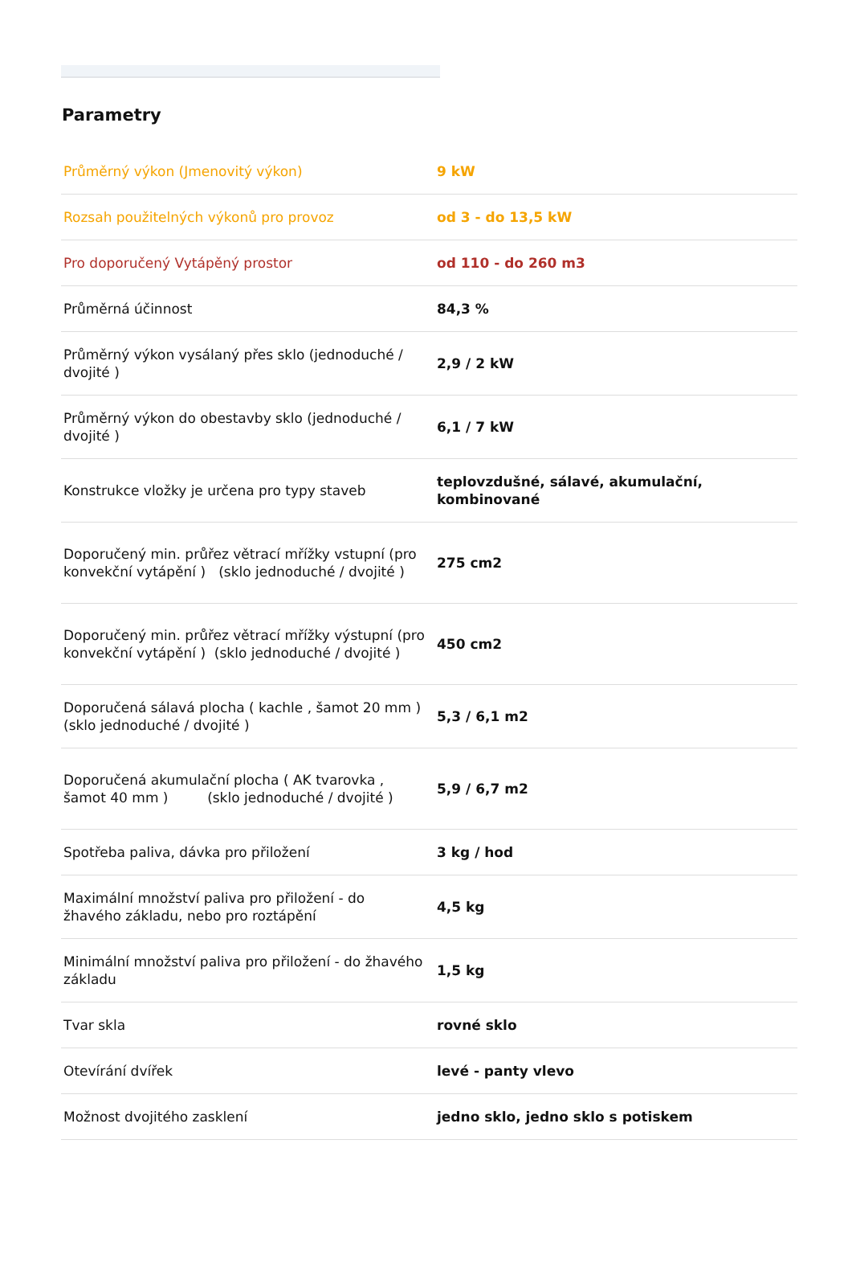Parametry
| Průměrný výkon (Jmenovitý výkon) | 9 kW |
| Rozsah použitelných výkonů pro provoz | od 3 - do 13,5 kW |
| Pro doporučený Vytápěný prostor | od 110 - do 260 m3 |
| Průměrná účinnost | 84,3 % |
| Průměrný výkon vysálaný přes sklo (jednoduché / dvojité ) | 2,9 / 2 kW |
| Průměrný výkon do obestavby sklo (jednoduché / dvojité ) | 6,1 / 7 kW |
| Konstrukce vložky je určena pro typy staveb | teplovzdušné, sálavé, akumulační, kombinované |
| Doporučený min. průřez větrací mřížky vstupní (pro konvekční vytápění ) (sklo jednoduché / dvojité ) | 275 cm2 |
| Doporučený min. průřez větrací mřížky výstupní (pro konvekční vytápění ) (sklo jednoduché / dvojité ) | 450 cm2 |
| Doporučená sálavá plocha ( kachle , šamot 20 mm ) (sklo jednoduché / dvojité ) | 5,3 / 6,1 m2 |
| Doporučená akumulační plocha ( AK tvarovka , šamot 40 mm ) (sklo jednoduché / dvojité ) | 5,9 / 6,7 m2 |
| Spotřeba paliva, dávka pro přiložení | 3 kg / hod |
| Maximální množství paliva pro přiložení - do žhavého základu, nebo pro roztápění | 4,5 kg |
| Minimální množství paliva pro přiložení - do žhavého základu | 1,5 kg |
| Tvar skla | rovné sklo |
| Otevírání dvířek | levé - panty vlevo |
| Možnost dvojitého zasklení | jedno sklo, jedno sklo s potiskem |